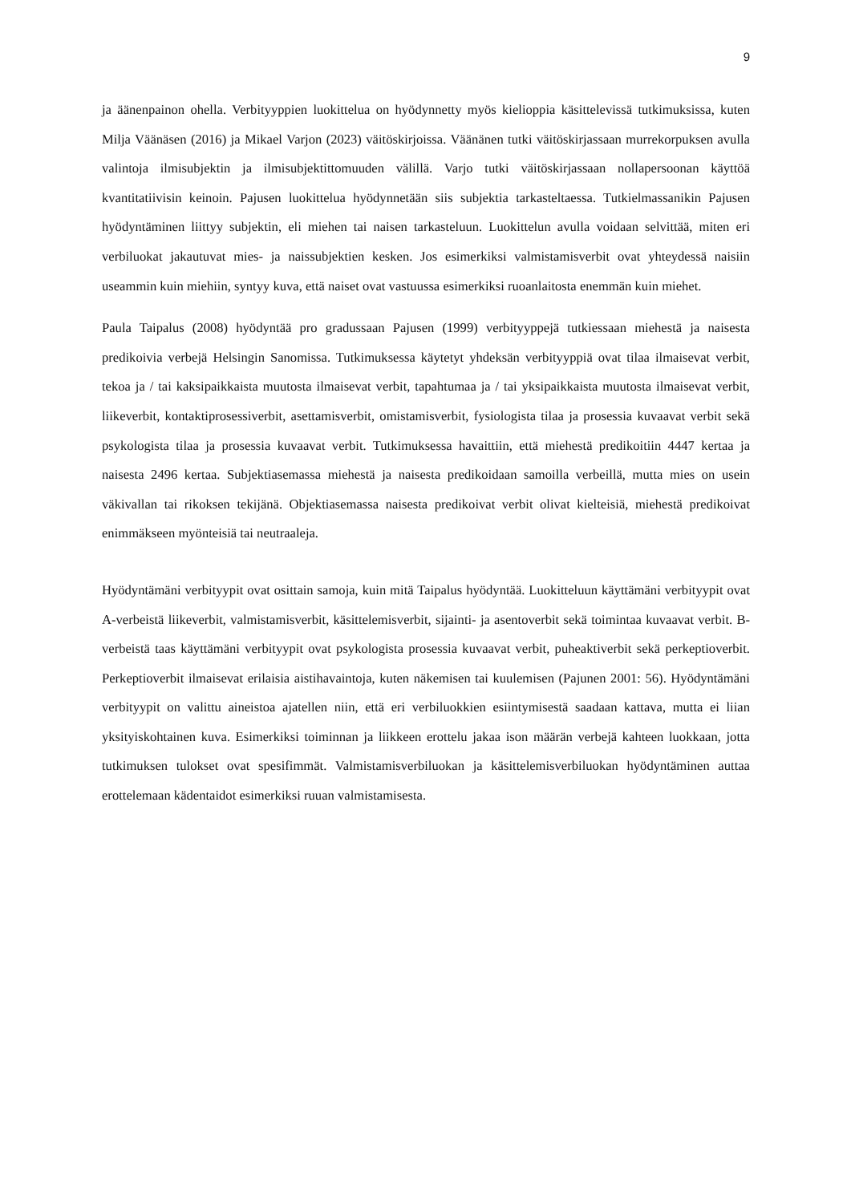9
ja äänenpainon ohella. Verbityyppien luokittelua on hyödynnetty myös kielioppia käsittelevissä tutkimuksissa, kuten Milja Väänäsen (2016) ja Mikael Varjon (2023) väitöskirjoissa. Väänänen tutki väitöskirjassaan murrekorpuksen avulla valintoja ilmisubjektin ja ilmisubjektittomuuden välillä. Varjo tutki väitöskirjassaan nollapersoonan käyttöä kvantitatiivisin keinoin. Pajusen luokittelua hyödynnetään siis subjektia tarkasteltaessa. Tutkielmassanikin Pajusen hyödyntäminen liittyy subjektin, eli miehen tai naisen tarkasteluun. Luokittelun avulla voidaan selvittää, miten eri verbiluokat jakautuvat mies- ja naissubjektien kesken. Jos esimerkiksi valmistamisverbit ovat yhteydessä naisiin useammin kuin miehiin, syntyy kuva, että naiset ovat vastuussa esimerkiksi ruoanlaitosta enemmän kuin miehet.
Paula Taipalus (2008) hyödyntää pro gradussaan Pajusen (1999) verbityyppejä tutkiessaan miehestä ja naisesta predikoivia verbejä Helsingin Sanomissa. Tutkimuksessa käytetyt yhdeksän verbityyppiä ovat tilaa ilmaisevat verbit, tekoa ja / tai kaksipaikkaista muutosta ilmaisevat verbit, tapahtumaa ja / tai yksipaikkaista muutosta ilmaisevat verbit, liikeverbit, kontaktiprosessiverbit, asettamisverbit, omistamisverbit, fysiologista tilaa ja prosessia kuvaavat verbit sekä psykologista tilaa ja prosessia kuvaavat verbit. Tutkimuksessa havaittiin, että miehestä predikoitiin 4447 kertaa ja naisesta 2496 kertaa. Subjektiasemassa miehestä ja naisesta predikoidaan samoilla verbeillä, mutta mies on usein väkivallan tai rikoksen tekijänä. Objektiasemassa naisesta predikoivat verbit olivat kielteisiä, miehestä predikoivat enimmäkseen myönteisiä tai neutraaleja.
Hyödyntämäni verbityypit ovat osittain samoja, kuin mitä Taipalus hyödyntää. Luokitteluun käyttämäni verbityypit ovat A-verbeistä liikeverbit, valmistamisverbit, käsittelemisverbit, sijainti- ja asentoverbit sekä toimintaa kuvaavat verbit. B-verbeistä taas käyttämäni verbityypit ovat psykologista prosessia kuvaavat verbit, puheaktiverbit sekä perkeptioverbit. Perkeptioverbit ilmaisevat erilaisia aistihavaintoja, kuten näkemisen tai kuulemisen (Pajunen 2001: 56). Hyödyntämäni verbityypit on valittu aineistoa ajatellen niin, että eri verbiluokkien esiintymisestä saadaan kattava, mutta ei liian yksityiskohtainen kuva. Esimerkiksi toiminnan ja liikkeen erottelu jakaa ison määrän verbejä kahteen luokkaan, jotta tutkimuksen tulokset ovat spesifimmät. Valmistamisverbiluokan ja käsittelemisverbiluokan hyödyntäminen auttaa erottelemaan kädentaidot esimerkiksi ruuan valmistamisesta.